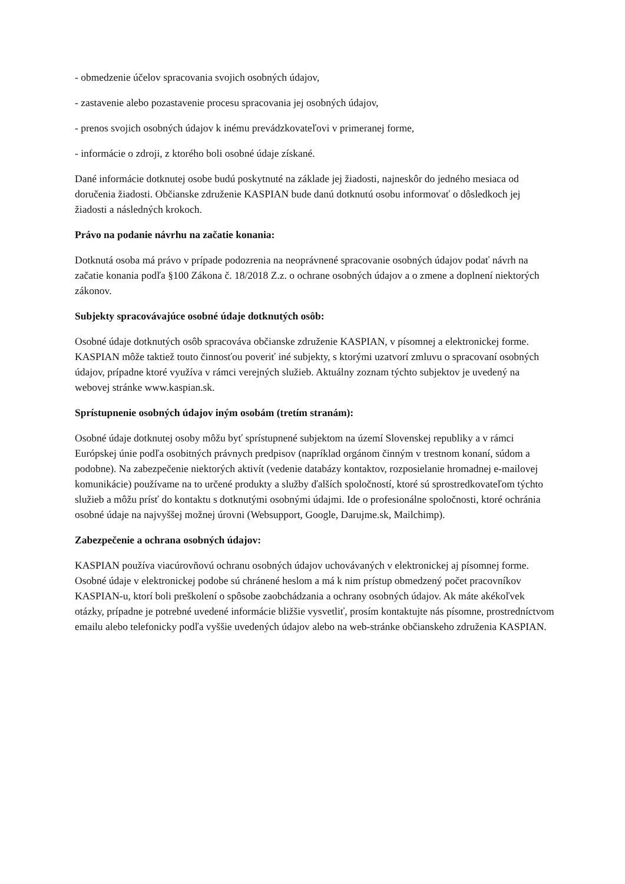- obmedzenie účelov spracovania svojich osobných údajov,
- zastavenie alebo pozastavenie procesu spracovania jej osobných údajov,
- prenos svojich osobných údajov k inému prevádzkovateľovi v primeranej forme,
- informácie o zdroji, z ktorého boli osobné údaje získané.
Dané informácie dotknutej osobe budú poskytnuté na základe jej žiadosti, najneskôr do jedného mesiaca od doručenia žiadosti. Občianske združenie KASPIAN bude danú dotknutú osobu informovať o dôsledkoch jej žiadosti a následných krokoch.
Právo na podanie návrhu na začatie konania:
Dotknutá osoba má právo v prípade podozrenia na neoprávnené spracovanie osobných údajov podať návrh na začatie konania podľa §100 Zákona č. 18/2018 Z.z. o ochrane osobných údajov a o zmene a doplnení niektorých zákonov.
Subjekty spracovávajúce osobné údaje dotknutých osôb:
Osobné údaje dotknutých osôb spracováva občianske združenie KASPIAN, v písomnej a elektronickej forme. KASPIAN môže taktiež touto činnosťou poveriť iné subjekty, s ktorými uzatvorí zmluvu o spracovaní osobných údajov, prípadne ktoré využíva v rámci verejných služieb. Aktuálny zoznam týchto subjektov je uvedený na webovej stránke www.kaspian.sk.
Sprístupnenie osobných údajov iným osobám (tretím stranám):
Osobné údaje dotknutej osoby môžu byť sprístupnené subjektom na území Slovenskej republiky a v rámci Európskej únie podľa osobitných právnych predpisov (napríklad orgánom činným v trestnom konaní, súdom a podobne). Na zabezpečenie niektorých aktivít (vedenie databázy kontaktov, rozposielanie hromadnej e-mailovej komunikácie) používame na to určené produkty a služby ďalších spoločností, ktoré sú sprostredkovateľom týchto služieb a môžu prísť do kontaktu s dotknutými osobnými údajmi. Ide o profesionálne spoločnosti, ktoré ochránia osobné údaje na najvyššej možnej úrovni (Websupport, Google, Darujme.sk, Mailchimp).
Zabezpečenie a ochrana osobných údajov:
KASPIAN používa viacúrovňovú ochranu osobných údajov uchovávaných v elektronickej aj písomnej forme. Osobné údaje v elektronickej podobe sú chránené heslom a má k nim prístup obmedzený počet pracovníkov KASPIAN-u, ktorí boli preškolení o spôsobe zaobchádzania a ochrany osobných údajov. Ak máte akékoľvek otázky, prípadne je potrebné uvedené informácie bližšie vysvetliť, prosím kontaktujte nás písomne, prostredníctvom emailu alebo telefonicky podľa vyššie uvedených údajov alebo na web-stránke občianskeho združenia KASPIAN.